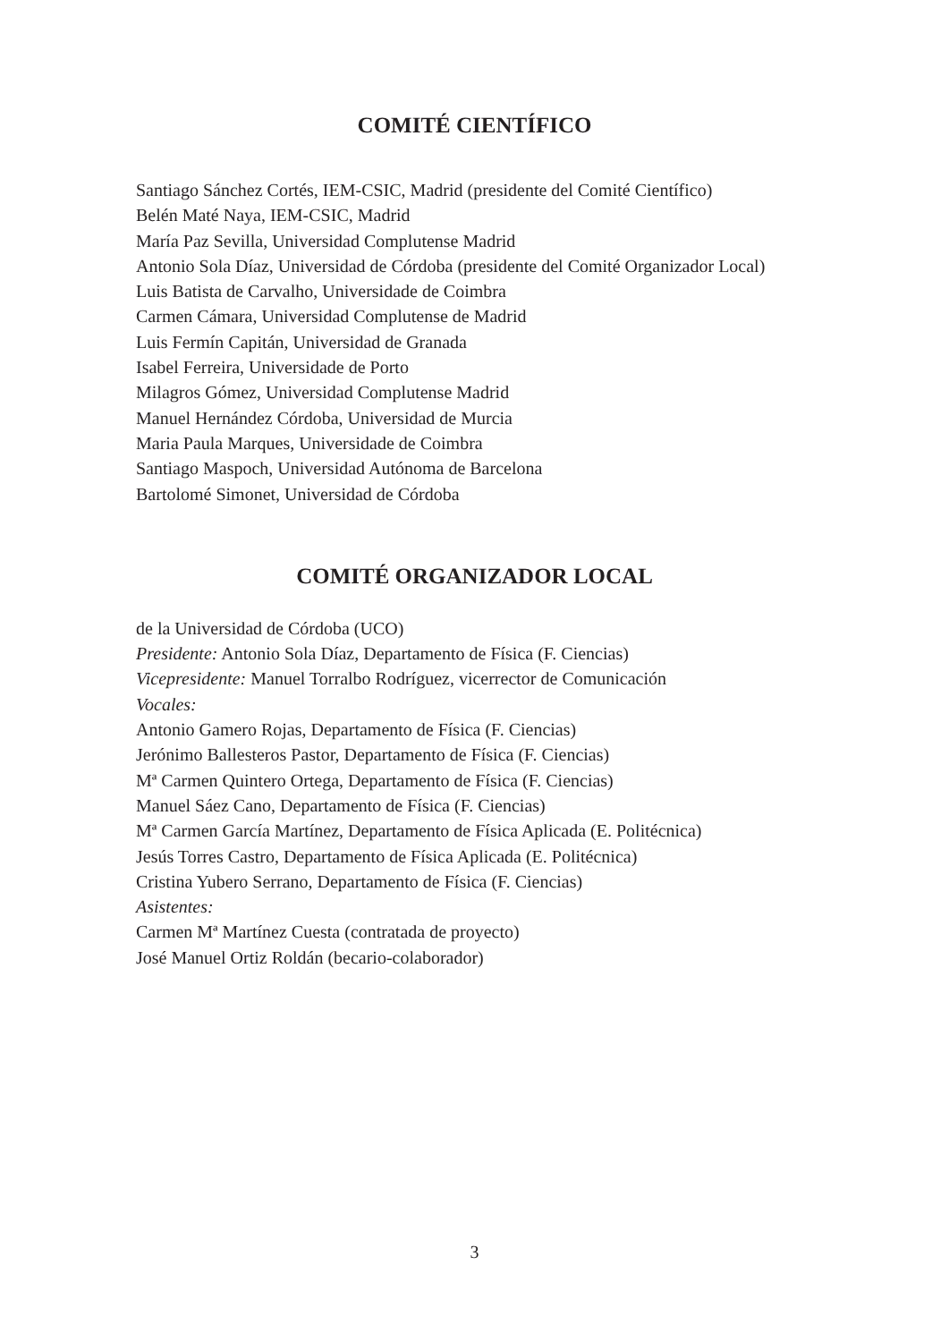COMITÉ CIENTÍFICO
Santiago Sánchez Cortés, IEM-CSIC, Madrid (presidente del Comité Científico)
Belén Maté Naya, IEM-CSIC, Madrid
María Paz Sevilla, Universidad Complutense Madrid
Antonio Sola Díaz, Universidad de Córdoba (presidente del Comité Organizador Local)
Luis Batista de Carvalho, Universidade de Coimbra
Carmen Cámara, Universidad Complutense de Madrid
Luis Fermín Capitán, Universidad de Granada
Isabel Ferreira, Universidade de Porto
Milagros Gómez, Universidad Complutense Madrid
Manuel Hernández Córdoba, Universidad de Murcia
Maria Paula Marques, Universidade de Coimbra
Santiago Maspoch, Universidad Autónoma de Barcelona
Bartolomé Simonet, Universidad de Córdoba
COMITÉ ORGANIZADOR LOCAL
de la Universidad de Córdoba (UCO)
Presidente: Antonio Sola Díaz, Departamento de Física (F. Ciencias)
Vicepresidente: Manuel Torralbo Rodríguez, vicerrector de Comunicación
Vocales:
Antonio Gamero Rojas, Departamento de Física (F. Ciencias)
Jerónimo Ballesteros Pastor, Departamento de Física (F. Ciencias)
Mª Carmen Quintero Ortega, Departamento de Física (F. Ciencias)
Manuel Sáez Cano, Departamento de Física (F. Ciencias)
Mª Carmen García Martínez, Departamento de Física Aplicada (E. Politécnica)
Jesús Torres Castro, Departamento de Física Aplicada (E. Politécnica)
Cristina Yubero Serrano, Departamento de Física (F. Ciencias)
Asistentes:
Carmen Mª Martínez Cuesta (contratada de proyecto)
José Manuel Ortiz Roldán (becario-colaborador)
3